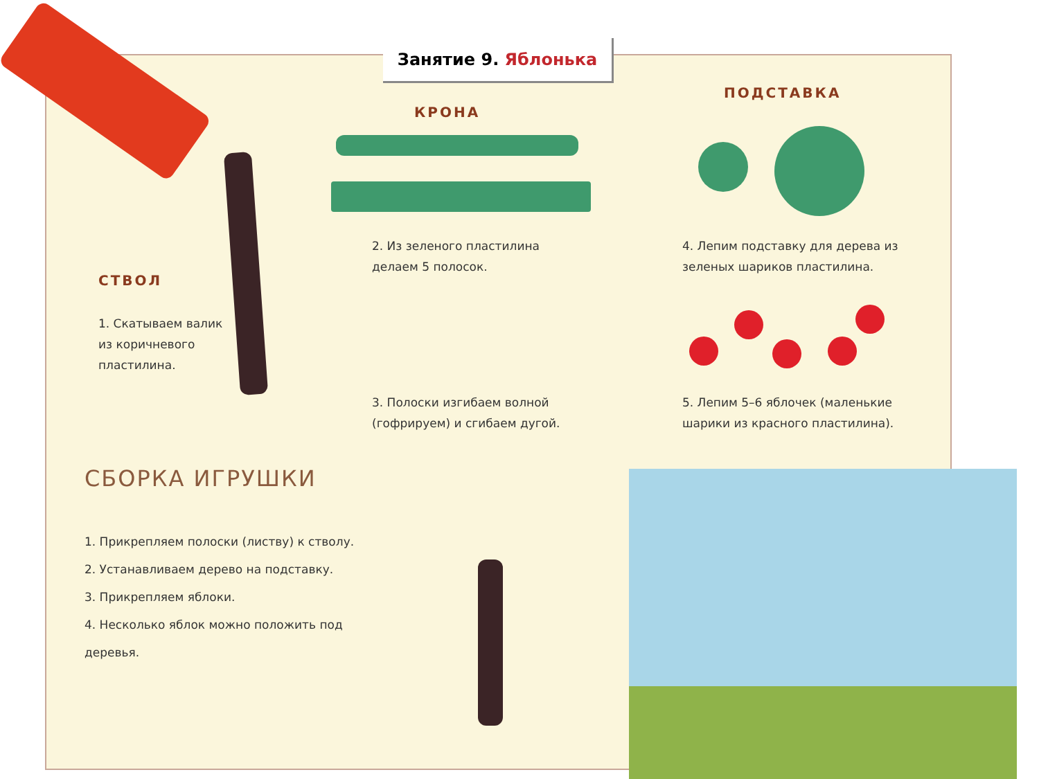Занятие 9. Яблонька
КРОНА
ПОДСТАВКА
СТВОЛ
2. Из зеленого пластилина
делаем 5 полосок.
4. Лепим подставку для дерева из
зеленых шариков пластилина.
1. Скатываем валик
из коричневого
пластилина.
3. Полоски изгибаем волной
(гофрируем) и сгибаем дугой.
5. Лепим 5–6 яблочек (маленькие
шарики из красного пластилина).
СБОРКА ИГРУШКИ
1. Прикрепляем полоски (листву) к стволу.
2. Устанавливаем дерево на подставку.
3. Прикрепляем яблоки.
4. Несколько яблок можно положить под
деревья.